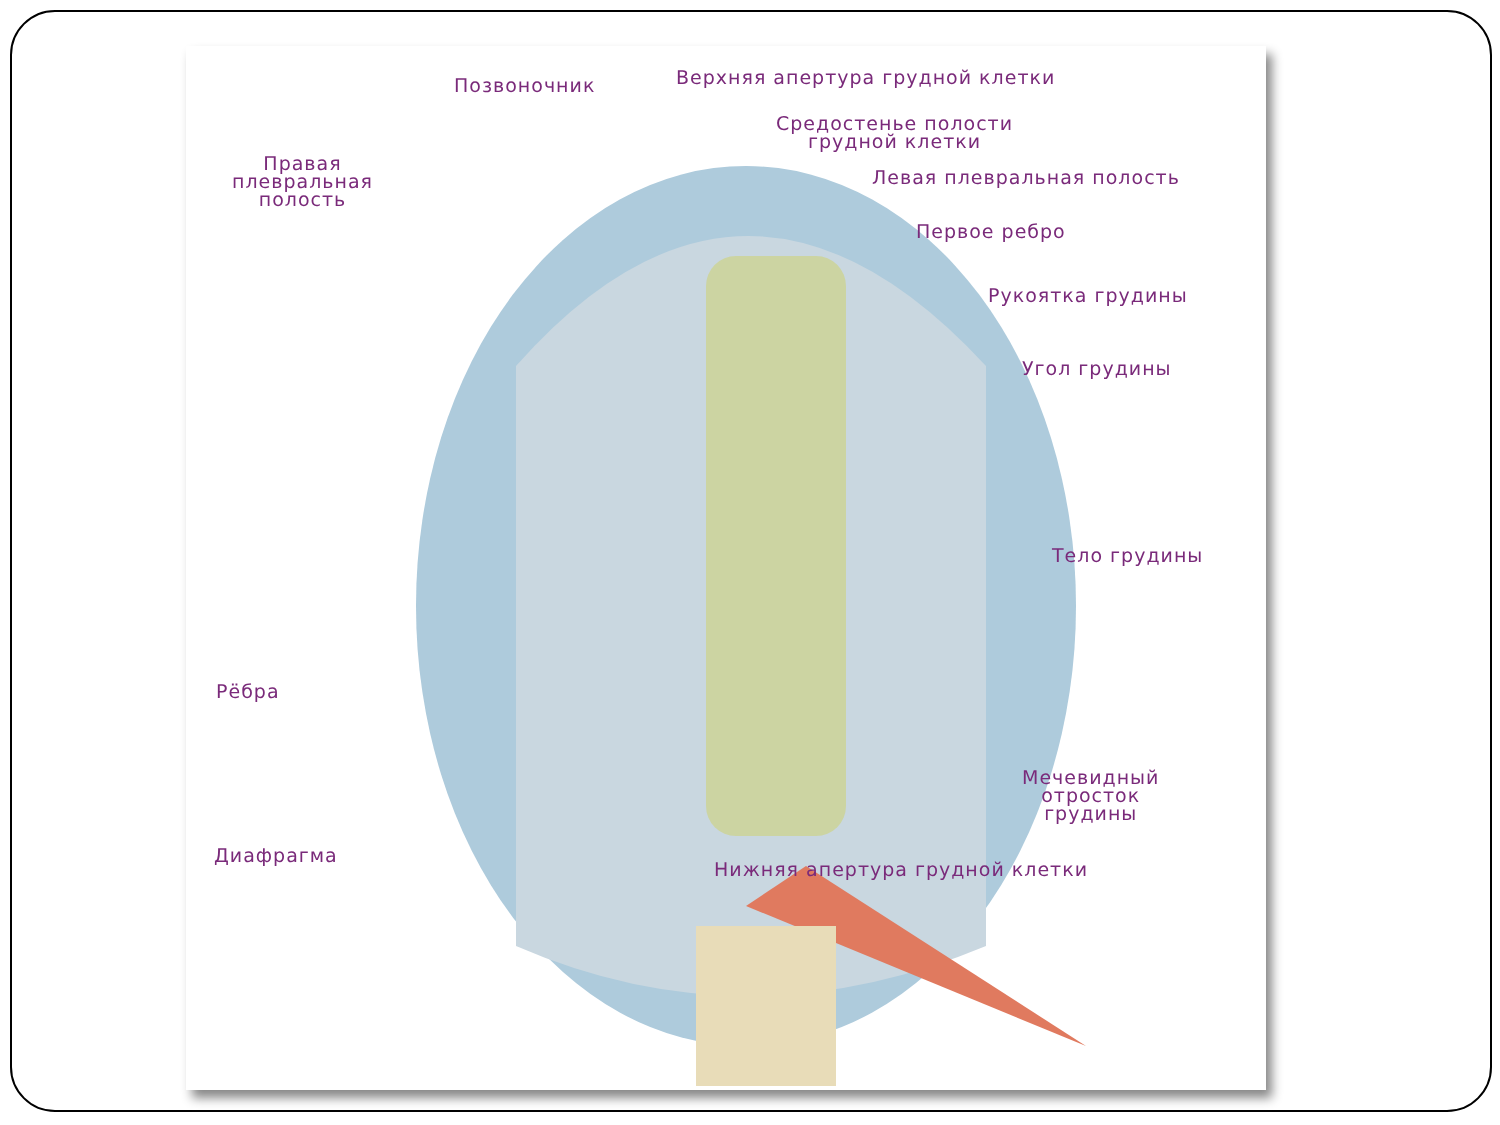Позвоночник
Верхняя апертура грудной клетки
Средостенье полости
грудной клетки
Правая
плевральная
полость
Левая плевральная полость
Первое ребро
Рукоятка грудины
Угол грудины
Тело грудины
Рёбра
Мечевидный
отросток
грудины
Диафрагма
Нижняя апертура грудной клетки